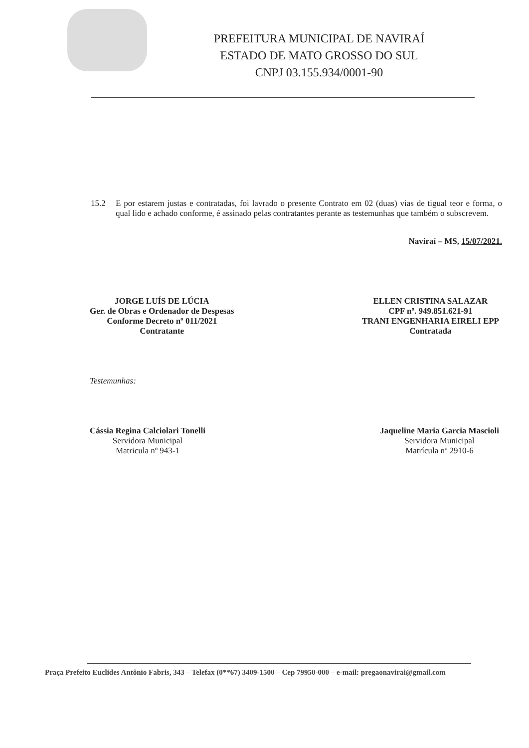PREFEITURA MUNICIPAL DE NAVIRAÍ
ESTADO DE MATO GROSSO DO SUL
CNPJ 03.155.934/0001-90
15.2 E por estarem justas e contratadas, foi lavrado o presente Contrato em 02 (duas) vias de tigual teor e forma, o qual lido e achado conforme, é assinado pelas contratantes perante as testemunhas que também o subscrevem.
Naviraí – MS, 15/07/2021.
JORGE LUÍS DE LÚCIA
Ger. de Obras e Ordenador de Despesas
Conforme Decreto nº 011/2021
Contratante
ELLEN CRISTINA SALAZAR
CPF nº. 949.851.621-91
TRANI ENGENHARIA EIRELI EPP
Contratada
Testemunhas:
Cássia Regina Calciolari Tonelli
Servidora Municipal
Matricula nº 943-1
Jaqueline Maria Garcia Mascioli
Servidora Municipal
Matrícula nº 2910-6
Praça Prefeito Euclides Antônio Fabris, 343 – Telefax (0**67) 3409-1500 – Cep 79950-000 – e-mail: pregaonavirai@gmail.com